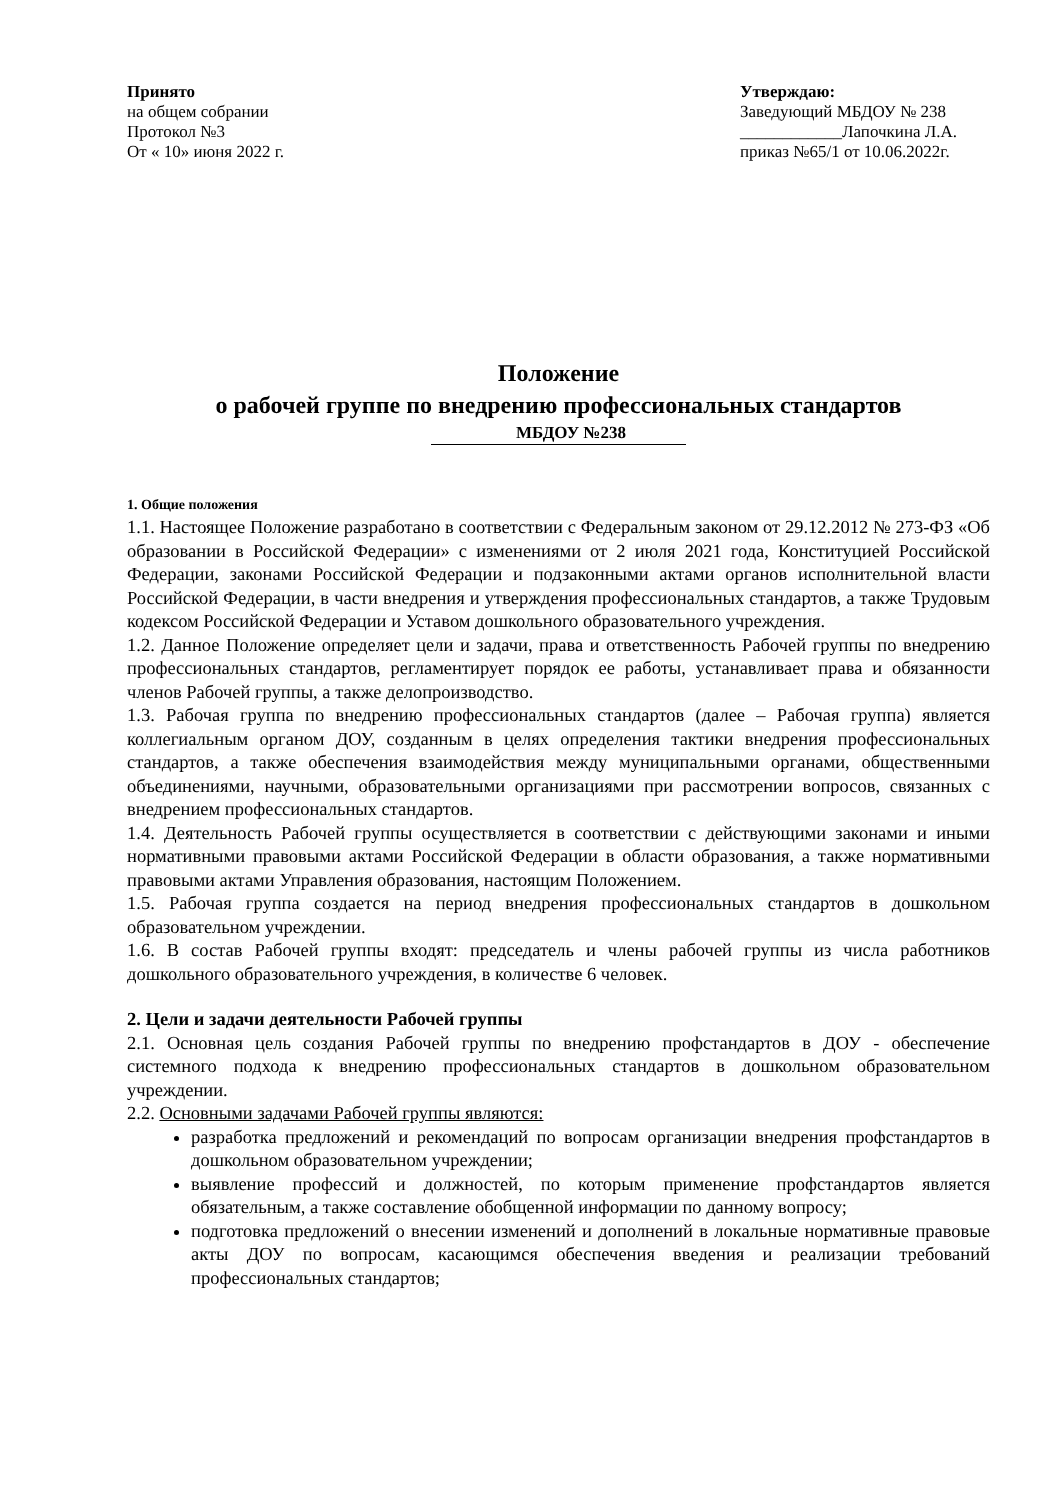Принято
на общем собрании
Протокол №3
От « 10» июня 2022 г.
Утверждаю:
Заведующий МБДОУ № 238
____________Лапочкина Л.А.
приказ №65/1 от 10.06.2022г.
Положение
о рабочей группе по внедрению профессиональных стандартов
МБДОУ №238
1. Общие положения
1.1. Настоящее Положение разработано в соответствии с Федеральным законом от 29.12.2012 № 273-ФЗ «Об образовании в Российской Федерации» с изменениями от 2 июля 2021 года, Конституцией Российской Федерации, законами Российской Федерации и подзаконными актами органов исполнительной власти Российской Федерации, в части внедрения и утверждения профессиональных стандартов, а также Трудовым кодексом Российской Федерации и Уставом дошкольного образовательного учреждения.
1.2. Данное Положение определяет цели и задачи, права и ответственность Рабочей группы по внедрению профессиональных стандартов, регламентирует порядок ее работы, устанавливает права и обязанности членов Рабочей группы, а также делопроизводство.
1.3. Рабочая группа по внедрению профессиональных стандартов (далее – Рабочая группа) является коллегиальным органом ДОУ, созданным в целях определения тактики внедрения профессиональных стандартов, а также обеспечения взаимодействия между муниципальными органами, общественными объединениями, научными, образовательными организациями при рассмотрении вопросов, связанных с внедрением профессиональных стандартов.
1.4. Деятельность Рабочей группы осуществляется в соответствии с действующими законами и иными нормативными правовыми актами Российской Федерации в области образования, а также нормативными правовыми актами Управления образования, настоящим Положением.
1.5. Рабочая группа создается на период внедрения профессиональных стандартов в дошкольном образовательном учреждении.
1.6. В состав Рабочей группы входят: председатель и члены рабочей группы из числа работников дошкольного образовательного учреждения, в количестве 6 человек.
2. Цели и задачи деятельности Рабочей группы
2.1. Основная цель создания Рабочей группы по внедрению профстандартов в ДОУ - обеспечение системного подхода к внедрению профессиональных стандартов в дошкольном образовательном учреждении.
2.2. Основными задачами Рабочей группы являются:
разработка предложений и рекомендаций по вопросам организации внедрения профстандартов в дошкольном образовательном учреждении;
выявление профессий и должностей, по которым применение профстандартов является обязательным, а также составление обобщенной информации по данному вопросу;
подготовка предложений о внесении изменений и дополнений в локальные нормативные правовые акты ДОУ по вопросам, касающимся обеспечения введения и реализации требований профессиональных стандартов;